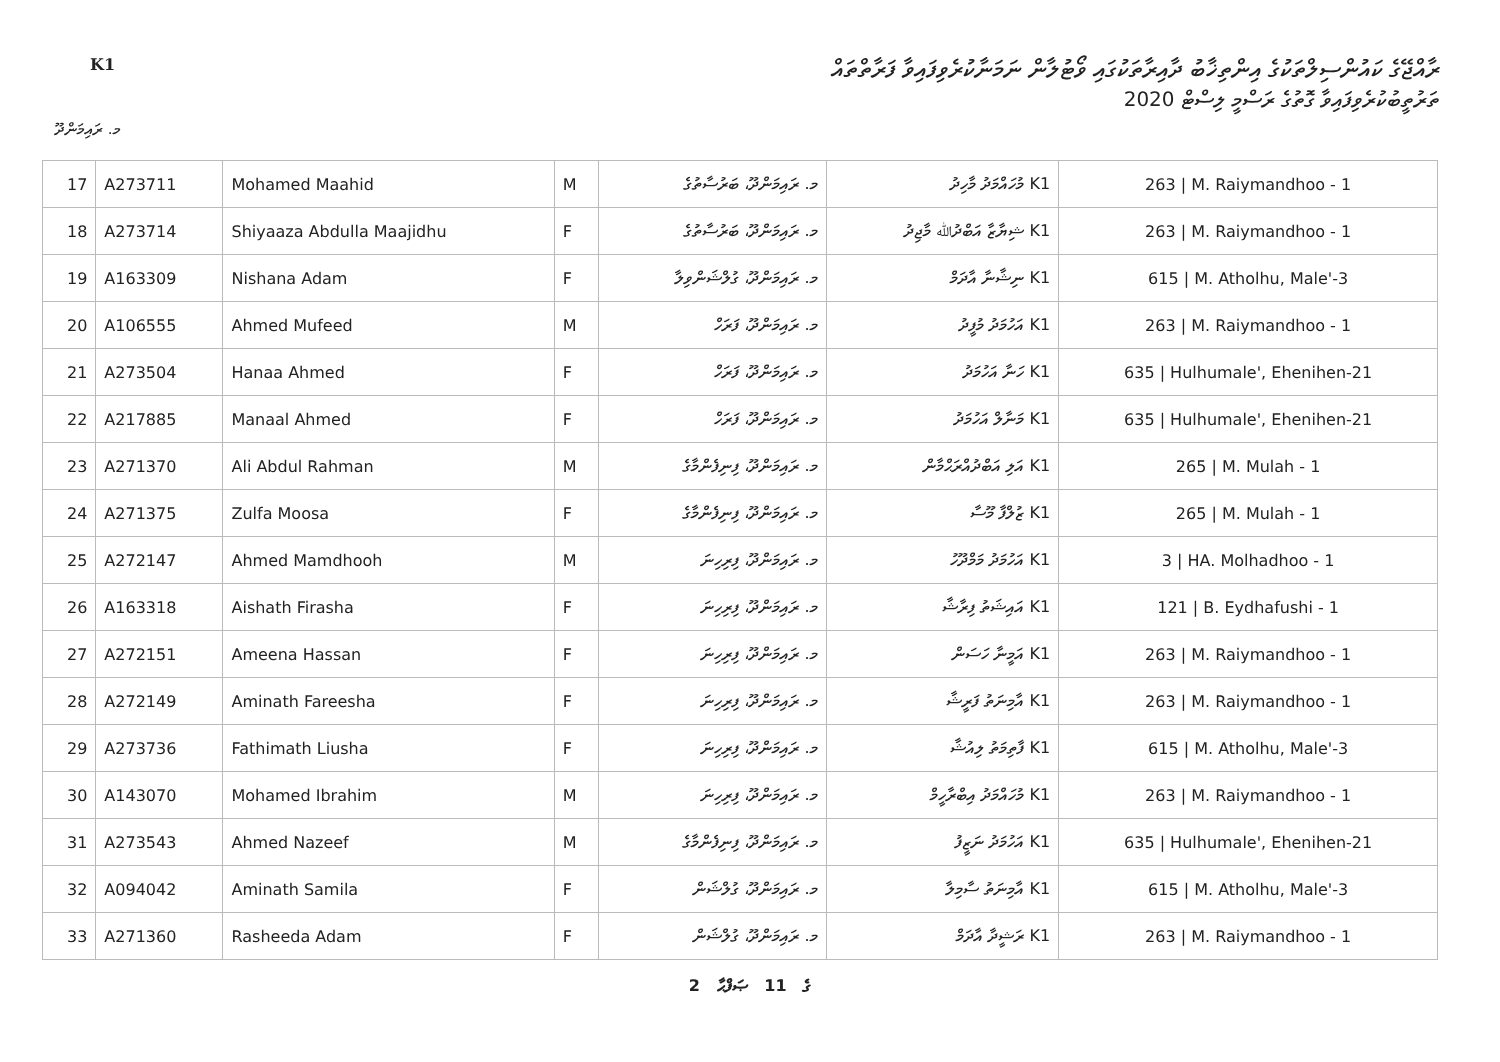K1
ރާއްޖޭގެ ކައުންސިލްތަކުގެ އިންތިޚާބު ދާއިރާތަކުގައި ވޯޓުލާން ނަމަނާކުރެވިފައިވާ ފަރާތްތައް
ތަރުތީބުކުރެވިފައިވާ ގޮތުގެ ރަސްމީ ލިސްޓް 2020
މ. ރައިމަންދޫ
| 17 | A273711 | Mohamed Maahid | M | މ. ރައިމަންދޫ، ބަރުސާތުގެ | K1 މުހައްމަދު މާހިދު | 263 / M. Raiymandhoo - 1 |
| 18 | A273714 | Shiyaaza Abdulla Maajidhu | F | މ. ރައިމަންދޫ، ބަރުސާތުގެ | K1 ޝިޔާޒާ އަބްދުﷲ މާޖިދު | 263 / M. Raiymandhoo - 1 |
| 19 | A163309 | Nishana Adam | F | މ. ރައިމަންދޫ، ގުލްޝަންވިލާ | K1 ނިޝާނާ އާދަމް | 615 / M. Atholhu, Male'-3 |
| 20 | A106555 | Ahmed Mufeed | M | މ. ރައިމަންދޫ، ފަރަހް | K1 އަހުމަދު މުފީދު | 263 / M. Raiymandhoo - 1 |
| 21 | A273504 | Hanaa Ahmed | F | މ. ރައިމަންދޫ، ފަރަހް | K1 ހަނާ އަހުމަދު | 635 / Hulhumale', Ehenihen-21 |
| 22 | A217885 | Manaal Ahmed | F | މ. ރައިމަންދޫ، ފަރަހް | K1 މަނާލް އަހުމަދު | 635 / Hulhumale', Ehenihen-21 |
| 23 | A271370 | Ali Abdul Rahman | M | މ. ރައިމަންދޫ، ފިނިފެންމާގެ | K1 އަލި އަބްދުއްރަޙްމާން | 265 / M. Mulah - 1 |
| 24 | A271375 | Zulfa Moosa | F | މ. ރައިމަންދޫ، ފިނިފެންމާގެ | K1 ޒުލްފާ މޫސާ | 265 / M. Mulah - 1 |
| 25 | A272147 | Ahmed Mamdhooh | M | މ. ރައިމަންދޫ، ފިރިހިނަ | K1 އަހުމަދު މަމްދޫހު | 3 / HA. Molhadhoo - 1 |
| 26 | A163318 | Aishath Firasha | F | މ. ރައިމަންދޫ، ފިރިހިނަ | K1 އައިޝަތު ފިރާޝާ | 121 / B. Eydhafushi - 1 |
| 27 | A272151 | Ameena Hassan | F | މ. ރައިމަންދޫ، ފިރިހިނަ | K1 އަމީނާ ހަސަން | 263 / M. Raiymandhoo - 1 |
| 28 | A272149 | Aminath Fareesha | F | މ. ރައިމަންދޫ، ފިރިހިނަ | K1 އާމިނަތު ފަރީޝާ | 263 / M. Raiymandhoo - 1 |
| 29 | A273736 | Fathimath Liusha | F | މ. ރައިމަންދޫ، ފިރިހިނަ | K1 ފާތިމަތު ލިއުޝާ | 615 / M. Atholhu, Male'-3 |
| 30 | A143070 | Mohamed Ibrahim | M | މ. ރައިމަންދޫ، ފިރިހިނަ | K1 މުހައްމަދު އިބްރާހީމް | 263 / M. Raiymandhoo - 1 |
| 31 | A273543 | Ahmed Nazeef | M | މ. ރައިމަންދޫ، ފިނިފެންމާގެ | K1 އަހުމަދު ނަޒީފު | 635 / Hulhumale', Ehenihen-21 |
| 32 | A094042 | Aminath Samila | F | މ. ރައިމަންދޫ، ގުލްޝަން | K1 އާމިނަތު ސާމިލާ | 615 / M. Atholhu, Male'-3 |
| 33 | A271360 | Rasheeda Adam | F | މ. ރައިމަންދޫ، ގުލްޝަން | K1 ރަޝީދާ އާދަމް | 263 / M. Raiymandhoo - 1 |
2 ގެ 11 ޞަފްޙާ